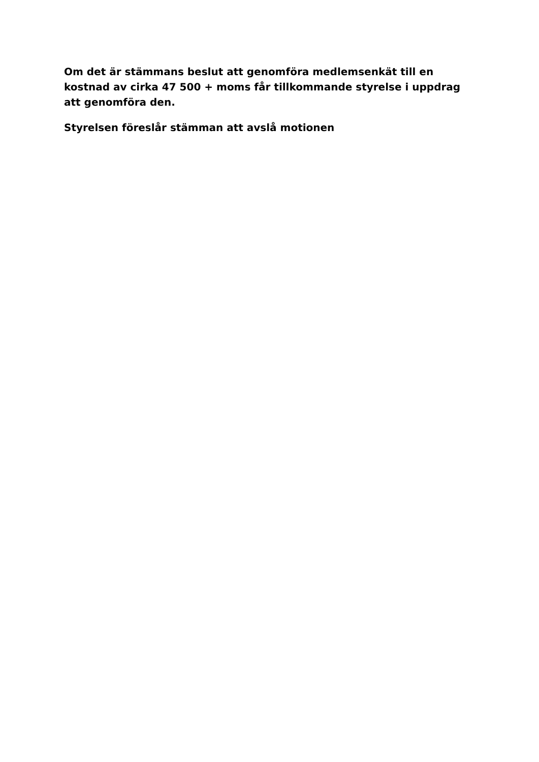Om det är stämmans beslut att genomföra medlemsenkät till en kostnad av cirka 47 500 + moms får tillkommande styrelse i uppdrag att genomföra den.
Styrelsen föreslår stämman att avslå motionen